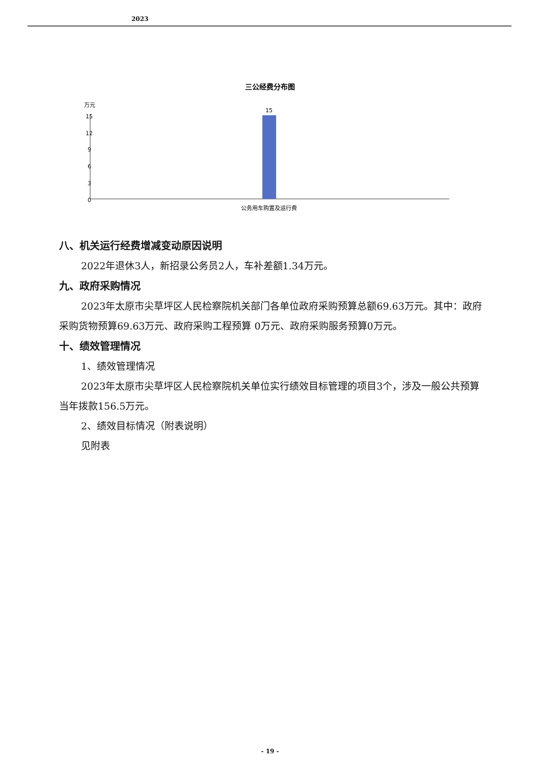2023
三公经费分布图
万元
15
12
9
6
3
0
15
公务用车购置及运行费
八、机关运行经费增减变动原因说明
2022年退休3人，新招录公务员2人，车补差额1.34万元。
九、政府采购情况
2023年太原市尖草坪区人民检察院机关部门各单位政府采购预算总额69.63万元。其中：政府采购货物预算69.63万元、政府采购工程预算 0万元、政府采购服务预算0万元。
十、绩效管理情况
1、绩效管理情况
2023年太原市尖草坪区人民检察院机关单位实行绩效目标管理的项目3个，涉及一般公共预算当年拨款156.5万元。
2、绩效目标情况（附表说明）
见附表
- 19 -